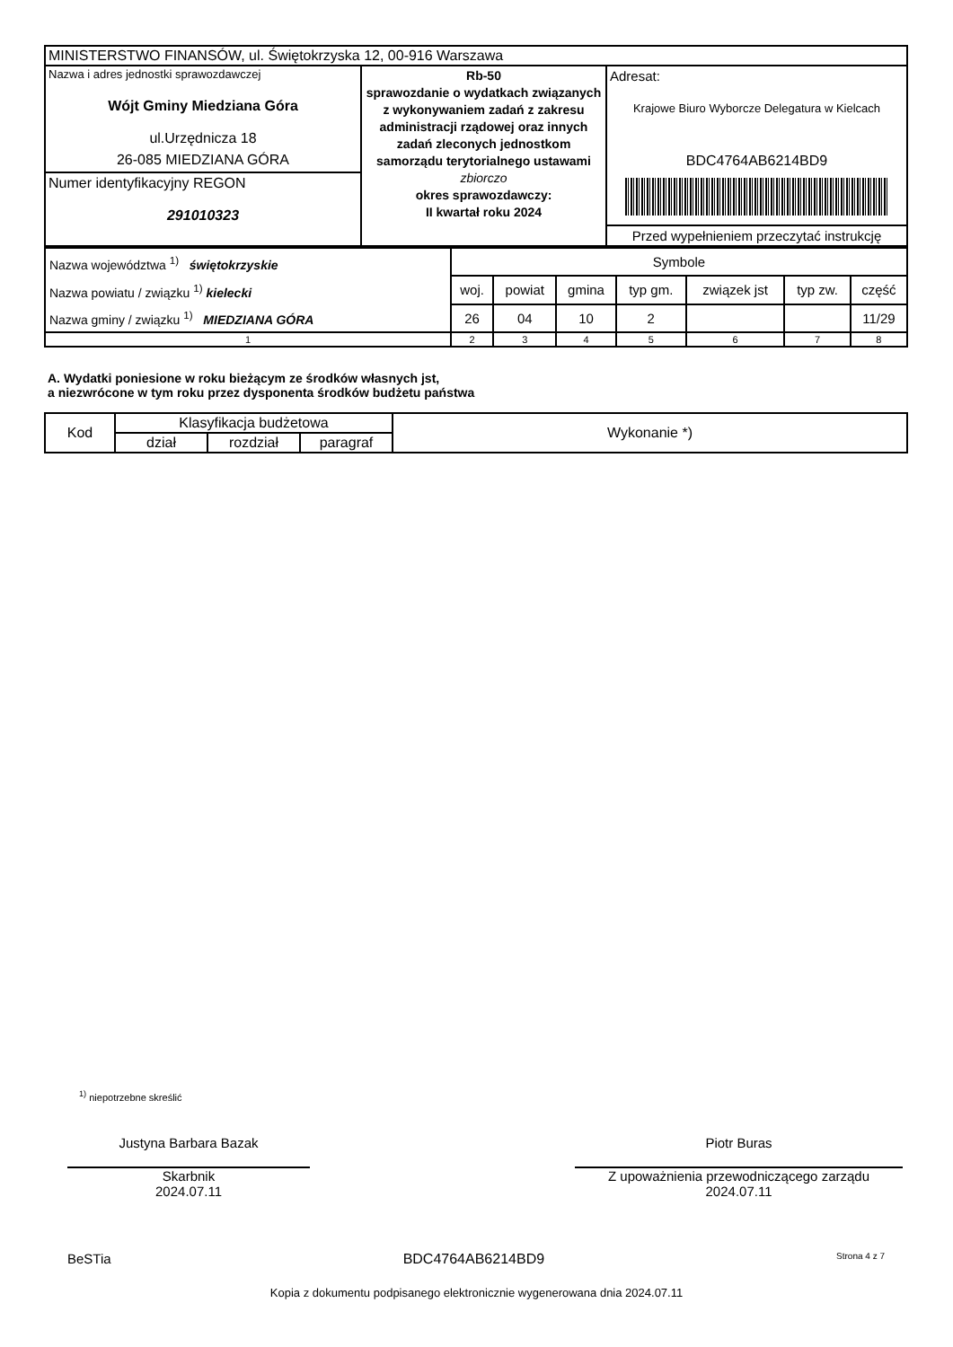| MINISTERSTWO FINANSÓW, ul. Świętokrzyska 12, 00-916 Warszawa | | |
| Nazwa i adres jednostki sprawozdawczej Wójt Gminy Miedziana Góra ul.Urzędnicza 18 26-085 MIEDZIANA GÓRA Numer identyfikacyjny REGON 291010323 | Rb-50 sprawozdanie o wydatkach związanych z wykonywaniem zadań z zakresu administracji rządowej oraz innych zadań zleconych jednostkom samorządu terytorialnego ustawami zbiorczo okres sprawozdawczy: II kwartał roku 2024 | Adresat: Krajowe Biuro Wyborcze Delegatura w Kielcach BDC4764AB6214BD9 Przed wypełnieniem przeczytać instrukcję |
| Nazwa województwa <sup>1)</sup> świętokrzyskie Nazwa powiatu / związku <sup>1)</sup> kielecki Nazwa gminy / związku <sup>1)</sup> MIEDZIANA GÓRA | Symbole | | | | | | |
| | woj. | powiat | gmina | typ gm. | związek jst | typ zw. | część |
| | 26 | 04 | 10 | 2 | | | 11/29 |
| 1 | 2 | 3 | 4 | 5 | 6 | 7 | 8 |
A. Wydatki poniesione w roku bieżącym ze środków własnych jst,
a niezwrócone w tym roku przez dysponenta środków budżetu państwa
| Kod | Klasyfikacja budżetowa | | | Wykonanie *) |
| --- | --- | --- | --- | --- |
| | dział | rozdział | paragraf | |
<sup>1)</sup> niepotrzebne skreślić
Justyna Barbara Bazak
Skarbnik
2024.07.11
Piotr Buras
Z upoważnienia przewodniczącego zarządu
2024.07.11
BeSTia BDC4764AB6214BD9 Strona 4 z 7
Kopia z dokumentu podpisanego elektronicznie wygenerowana dnia 2024.07.11